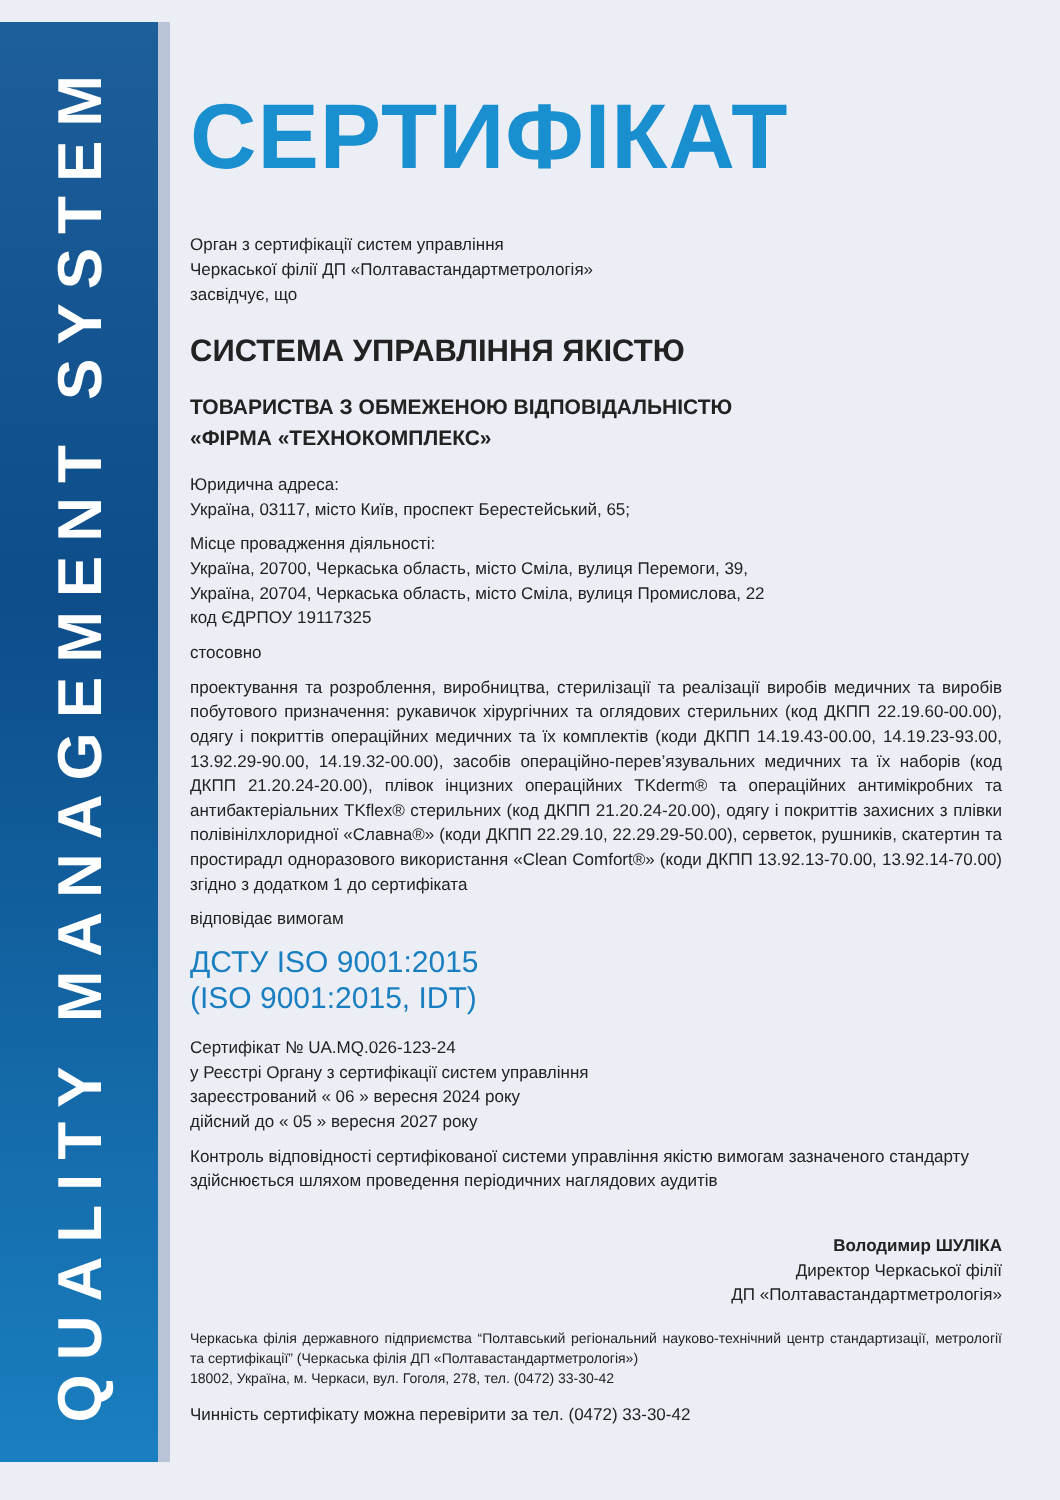QUALITY MANAGEMENT SYSTEM
СЕРТИФІКАТ
Орган з сертифікації систем управління
Черкаської філії ДП «Полтавастандартметрологія»
засвідчує, що
СИСТЕМА УПРАВЛІННЯ ЯКІСТЮ
ТОВАРИСТВА З ОБМЕЖЕНОЮ ВІДПОВІДАЛЬНІСТЮ
«ФІРМА «ТЕХНОКОМПЛЕКС»
Юридична адреса:
Україна, 03117, місто Київ, проспект Берестейський, 65;
Місце провадження діяльності:
Україна, 20700, Черкаська область, місто Сміла, вулиця Перемоги, 39,
Україна, 20704, Черкаська область, місто Сміла, вулиця Промислова, 22
код ЄДРПОУ 19117325
стосовно
проектування та розроблення, виробництва, стерилізації та реалізації виробів медичних та виробів побутового призначення: рукавичок хірургічних та оглядових стерильних (код ДКПП 22.19.60-00.00), одягу і покриттів операційних медичних та їх комплектів (коди ДКПП 14.19.43-00.00, 14.19.23-93.00, 13.92.29-90.00, 14.19.32-00.00), засобів операційно-перев’язувальних медичних та їх наборів (код ДКПП 21.20.24-20.00), плівок інцизних операційних TKderm® та операційних антимікробних та антибактеріальних TKflex® стерильних (код ДКПП 21.20.24-20.00), одягу і покриттів захисних з плівки полівінілхлоридної «Славна®» (коди ДКПП 22.29.10, 22.29.29-50.00), серветок, рушників, скатертин та простирадл одноразового використання «Clean Comfort®» (коди ДКПП 13.92.13-70.00, 13.92.14-70.00) згідно з додатком 1 до сертифіката
відповідає вимогам
ДСТУ ISO 9001:2015
(ISO 9001:2015, IDT)
Сертифікат № UA.MQ.026-123-24
у Реєстрі Органу з сертифікації систем управління
зареєстрований « 06 » вересня 2024 року
дійсний до « 05 » вересня 2027 року
Контроль відповідності сертифікованої системи управління якістю вимогам зазначеного стандарту здійснюється шляхом проведення періодичних наглядових аудитів
Володимир ШУЛІКА
Директор Черкаської філії
ДП «Полтавастандартметрологія»
Черкаська філія державного підприємства “Полтавський регіональний науково-технічний центр стандартизації, метрології та сертифікації” (Черкаська філія ДП «Полтавастандартметрологія»)
18002, Україна, м. Черкаси, вул. Гоголя, 278, тел. (0472) 33-30-42
Чинність сертифікату можна перевірити за тел. (0472) 33-30-42